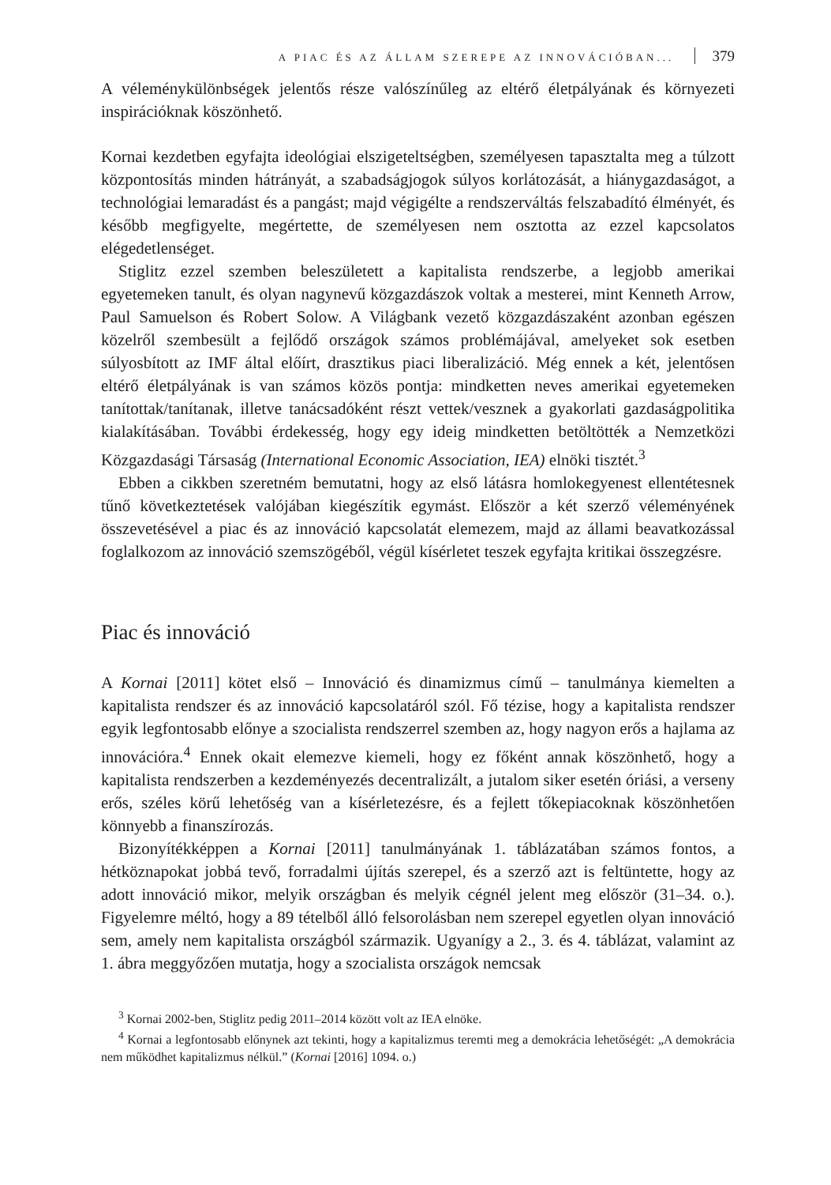A PIAC ÉS AZ ÁLLAM SZEREPE AZ INNOVÁCIÓBAN... 379
A véleménykülönbségek jelentős része valószínűleg az eltérő életpályának és környezeti inspirációknak köszönhető.
Kornai kezdetben egyfajta ideológiai elszigeteltségben, személyesen tapasztalta meg a túlzott központosítás minden hátrányát, a szabadságjogok súlyos korlátozását, a hiánygazdaságot, a technológiai lemaradást és a pangást; majd végigélte a rendszerváltás felszabadító élményét, és később megfigyelte, megértette, de személyesen nem osztotta az ezzel kapcsolatos elégedetlenséget.
Stiglitz ezzel szemben beleszületett a kapitalista rendszerbe, a legjobb amerikai egyetemeken tanult, és olyan nagynevű közgazdászok voltak a mesterei, mint Kenneth Arrow, Paul Samuelson és Robert Solow. A Világbank vezető közgazdászaként azonban egészen közelről szembesült a fejlődő országok számos problémájával, amelyeket sok esetben súlyosbított az IMF által előírt, drasztikus piaci liberalizáció. Még ennek a két, jelentősen eltérő életpályának is van számos közös pontja: mindketten neves amerikai egyetemeken tanítottak/tanítanak, illetve tanácsadóként részt vettek/vesznek a gyakorlati gazdaságpolitika kialakításában. További érdekesség, hogy egy ideig mindketten betöltötték a Nemzetközi Közgazdasági Társaság (International Economic Association, IEA) elnöki tisztét.<sup>3</sup>
Ebben a cikkben szeretném bemutatni, hogy az első látásra homlokegyenest ellentétesnek tűnő következtetések valójában kiegészítik egymást. Először a két szerző véleményének összevetésével a piac és az innováció kapcsolatát elemezem, majd az állami beavatkozással foglalkozom az innováció szemszögéből, végül kísérletet teszek egyfajta kritikai összegzésre.
Piac és innováció
A Kornai [2011] kötet első – Innováció és dinamizmus című – tanulmánya kiemelten a kapitalista rendszer és az innováció kapcsolatáról szól. Fő tézise, hogy a kapitalista rendszer egyik legfontosabb előnye a szocialista rendszerrel szemben az, hogy nagyon erős a hajlama az innovációra.<sup>4</sup> Ennek okait elemezve kiemeli, hogy ez főként annak köszönhető, hogy a kapitalista rendszerben a kezdeményezés decentralizált, a jutalom siker esetén óriási, a verseny erős, széles körű lehetőség van a kísérletezésre, és a fejlett tőkepiacoknak köszönhetően könnyebb a finanszírozás.
Bizonyítékképpen a Kornai [2011] tanulmányának 1. táblázatában számos fontos, a hétköznapokat jobbá tevő, forradalmi újítás szerepel, és a szerző azt is feltüntette, hogy az adott innováció mikor, melyik országban és melyik cégnél jelent meg először (31–34. o.). Figyelemre méltó, hogy a 89 tételből álló felsorolásban nem szerepel egyetlen olyan innováció sem, amely nem kapitalista országból származik. Ugyanígy a 2., 3. és 4. táblázat, valamint az 1. ábra meggyőzően mutatja, hogy a szocialista országok nemcsak
<sup>3</sup> Kornai 2002-ben, Stiglitz pedig 2011–2014 között volt az IEA elnöke.
<sup>4</sup> Kornai a legfontosabb előnynek azt tekinti, hogy a kapitalizmus teremti meg a demokrácia lehetőségét: „A demokrácia nem működhet kapitalizmus nélkül.” (Kornai [2016] 1094. o.)